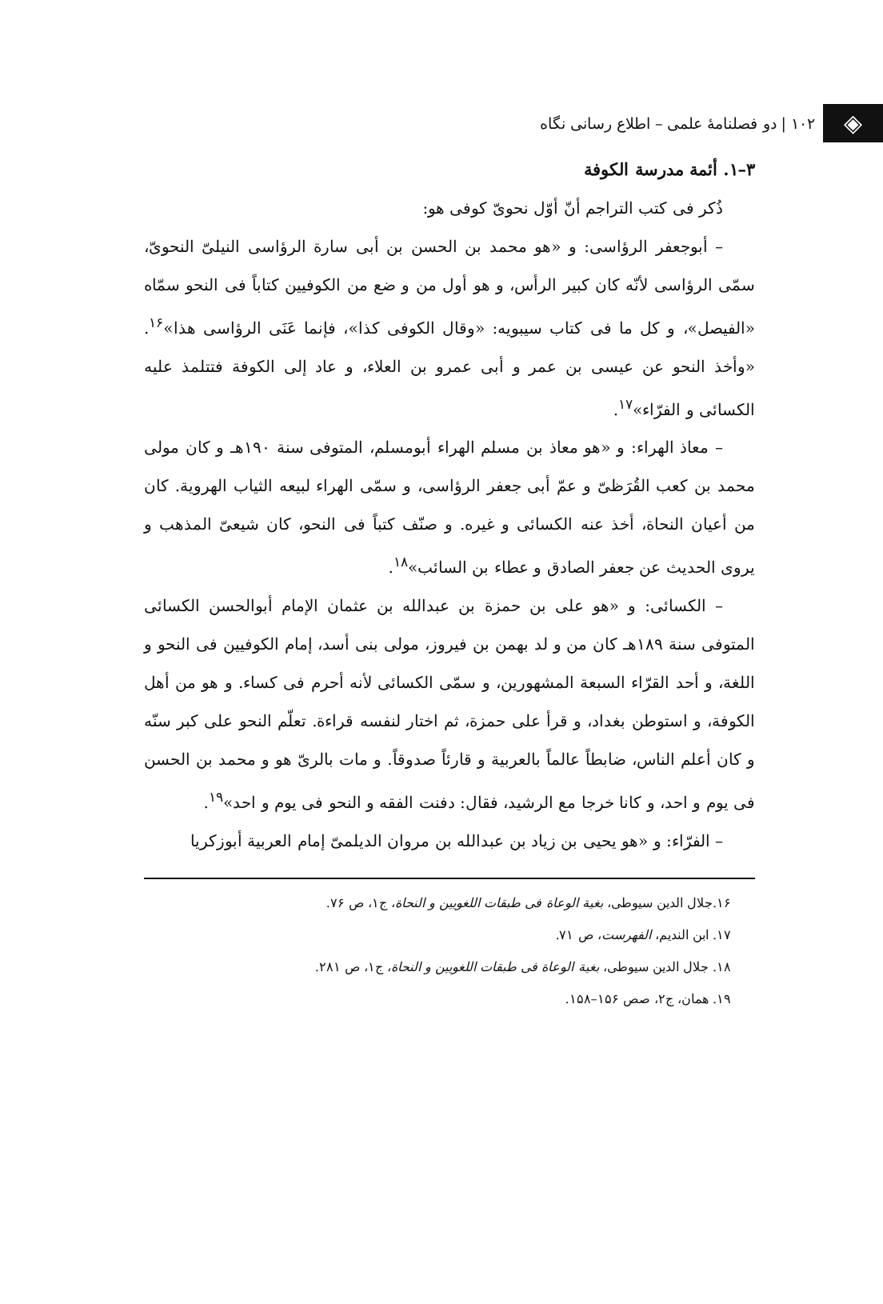◈
۱۰۲ | دو فصلنامهٔ علمی – اطلاع رسانی نگاه
۳–۱. أئمة مدرسة الكوفة
ذُکر فی کتب التراجم أنّ أوّل نحویّ کوفی هو:
– أبوجعفر الرؤاسی: و «هو محمد بن الحسن بن أبی سارة الرؤاسی النیلیّ النحویّ، سمّی الرؤاسی لأنّه کان کبیر الرأس، و هو أول من و ضع من الکوفیین کتاباً فی النحو سمّاه «الفیصل»، و کل ما فی کتاب سیبویه: «وقال الکوفی کذا»، فإنما عَنَی الرؤاسی هذا»<sup>۱۶</sup>. «وأخذ النحو عن عیسی بن عمر و أبی عمرو بن العلاء، و عاد إلی الکوفة فتتلمذ علیه الکسائی و الفرّاء»<sup>۱۷</sup>.
– معاذ الهراء: و «هو معاذ بن مسلم الهراء أبومسلم، المتوفی سنة ۱۹۰هـ و کان مولی محمد بن کعب القُرَظیّ و عمّ أبی جعفر الرؤاسی، و سمّی الهراء لبیعه الثیاب الهرویة. کان من أعیان النحاة، أخذ عنه الکسائی و غیره. و صنّف کتباً فی النحو، کان شیعیّ المذهب و یروی الحدیث عن جعفر الصادق و عطاء بن السائب»<sup>۱۸</sup>.
– الکسائی: و «هو علی بن حمزة بن عبدالله بن عثمان الإمام أبوالحسن الکسائی المتوفی سنة ۱۸۹هـ کان من و لد بهمن بن فیروز، مولی بنی أسد، إمام الکوفیین فی النحو و اللغة، و أحد القرّاء السبعة المشهورین، و سمّی الکسائی لأنه أحرم فی کساء. و هو من أهل الکوفة، و استوطن بغداد، و قرأ علی حمزة، ثم اختار لنفسه قراءة. تعلّم النحو علی کبر سنّه و کان أعلم الناس، ضابطاً عالماً بالعربیة و قارئاً صدوقاً. و مات بالریّ هو و محمد بن الحسن فی یوم و احد، و کانا خرجا مع الرشید، فقال: دفنت الفقه و النحو فی یوم و احد»<sup>۱۹</sup>.
– الفرّاء: و «هو یحیی بن زیاد بن عبدالله بن مروان الدیلمیّ إمام العربیة أبوزکریا
۱۶.جلال الدین سیوطی، بغیة الوعاة فی طبقات اللغویین و النحاة، ج۱، ص ۷۶.
۱۷. ابن الندیم، الفهرست، ص ۷۱.
۱۸. جلال الدین سیوطی، بغیة الوعاة فی طبقات اللغویین و النحاة، ج۱، ص ۲۸۱.
۱۹. همان، ج۲، صص ۱۵۶–۱۵۸.